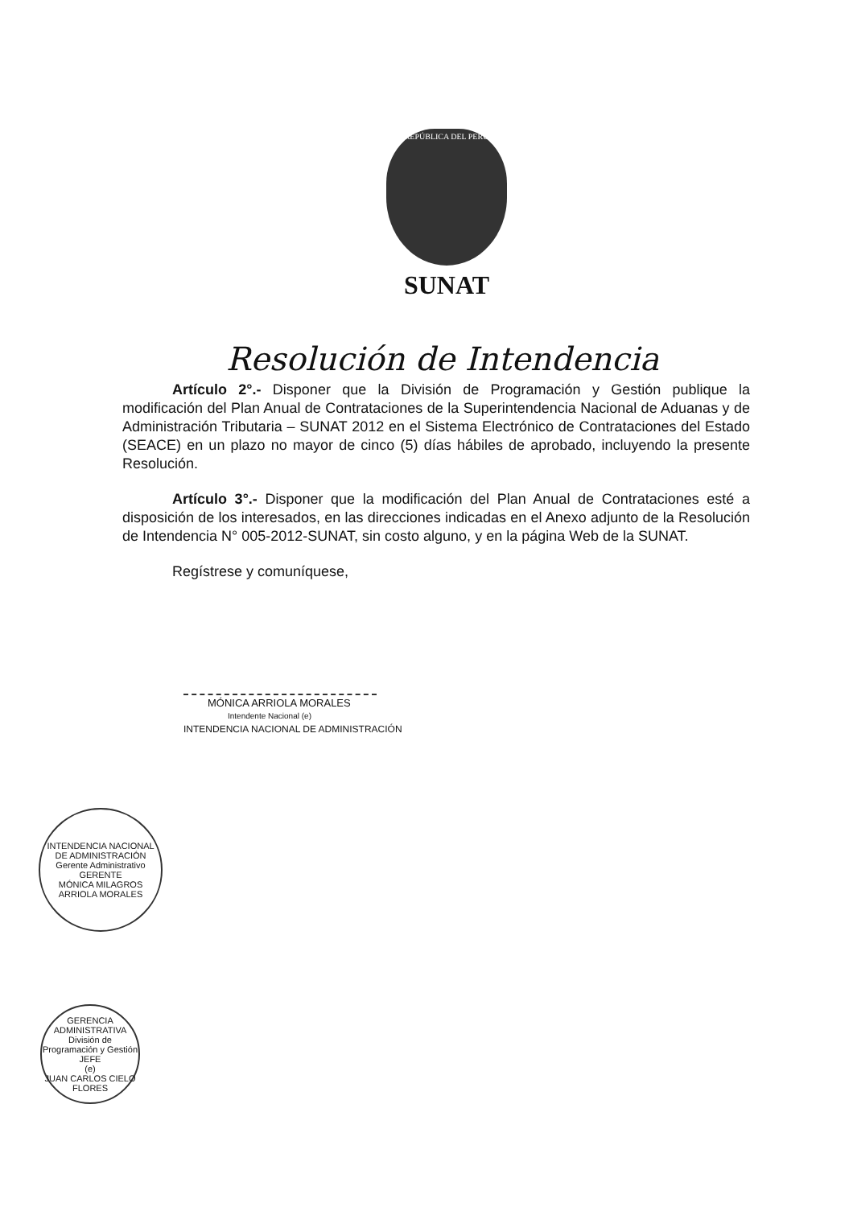REPÚBLICA DEL PERÚ
SUNAT
Resolución de Intendencia
Artículo 2°.- Disponer que la División de Programación y Gestión publique la modificación del Plan Anual de Contrataciones de la Superintendencia Nacional de Aduanas y de Administración Tributaria – SUNAT 2012 en el Sistema Electrónico de Contrataciones del Estado (SEACE) en un plazo no mayor de cinco (5) días hábiles de aprobado, incluyendo la presente Resolución.
Artículo 3°.- Disponer que la modificación del Plan Anual de Contrataciones esté a disposición de los interesados, en las direcciones indicadas en el Anexo adjunto de la Resolución de Intendencia N° 005-2012-SUNAT, sin costo alguno, y en la página Web de la SUNAT.
Regístrese y comuníquese,
MÓNICA ARRIOLA MORALES
Intendente Nacional (e)
INTENDENCIA NACIONAL DE ADMINISTRACIÓN
INTENDENCIA NACIONAL DE ADMINISTRACIÓN
Gerente Administrativo
GERENTE
MÓNICA MILAGROS ARRIOLA MORALES
GERENCIA ADMINISTRATIVA
División de Programación y Gestión
JEFE
(e)
JUAN CARLOS CIELO FLORES